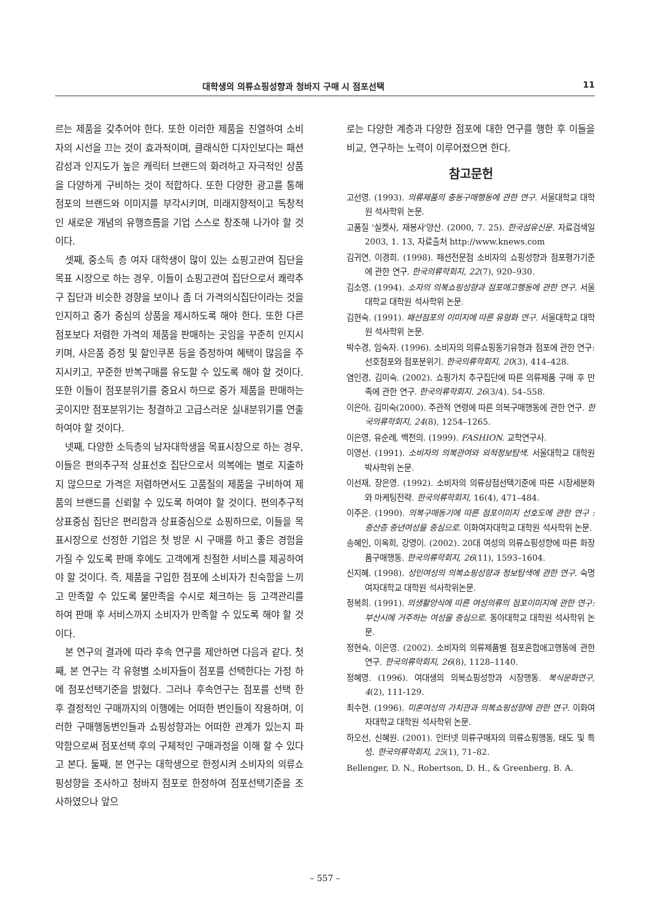대학생의 의류쇼핑성향과 청바지 구매 시 점포선택 11
르는 제품을 갖추어야 한다. 또한 이러한 제품을 진열하여 소비자의 시선을 끄는 것이 효과적이며, 클래식한 디자인보다는 패션감성과 인지도가 높은 캐릭터 브랜드의 화려하고 자극적인 상품을 다양하게 구비하는 것이 적합하다. 또한 다양한 광고를 통해 점포의 브랜드와 이미지를 부각시키며, 미래지향적이고 독창적인 새로운 개념의 유행흐름을 기업 스스로 창조해 나가야 할 것이다.
셋째, 중소득 층 여자 대학생이 많이 있는 쇼핑고관여 집단을 목표 시장으로 하는 경우, 이들이 쇼핑고관여 집단으로서 쾌락추구 집단과 비슷한 경향을 보이나 좀 더 가격의식집단이라는 것을 인지하고 중가 중심의 상품을 제시하도록 해야 한다. 또한 다른 점포보다 저렴한 가격의 제품을 판매하는 곳임을 꾸준히 인지시키며, 사은품 증정 및 할인쿠폰 등을 증정하여 혜택이 많음을 주지시키고, 꾸준한 반복구매를 유도할 수 있도록 해야 할 것이다. 또한 이들이 점포분위기를 중요시 하므로 중가 제품을 판매하는 곳이지만 점포분위기는 청결하고 고급스러운 실내분위기를 연출하여야 할 것이다.
넷째, 다양한 소득층의 남자대학생을 목표시장으로 하는 경우, 이들은 편의추구적 상표선호 집단으로서 의복에는 별로 지출하지 않으므로 가격은 저렴하면서도 고품질의 제품을 구비하여 제품의 브랜드를 신뢰할 수 있도록 하여야 할 것이다. 편의추구적 상표중심 집단은 편리함과 상표중심으로 쇼핑하므로, 이들을 목표시장으로 선정한 기업은 첫 방문 시 구매를 하고 좋은 경험을 가질 수 있도록 판매 후에도 고객에게 친절한 서비스를 제공하여야 할 것이다. 즉, 제품을 구입한 점포에 소비자가 친숙함을 느끼고 만족할 수 있도록 불만족을 수시로 체크하는 등 고객관리를 하여 판매 후 서비스까지 소비자가 만족할 수 있도록 해야 할 것이다.
본 연구의 결과에 따라 후속 연구를 제안하면 다음과 같다. 첫째, 본 연구는 각 유형별 소비자들이 점포를 선택한다는 가정 하에 점포선택기준을 밝혔다. 그러나 후속연구는 점포를 선택 한 후 결정적인 구매까지의 이행에는 어떠한 변인들이 작용하며, 이러한 구매행동변인들과 쇼핑성향과는 어떠한 관계가 있는지 파악함으로써 점포선택 후의 구체적인 구매과정을 이해 할 수 있다고 본다. 둘째, 본 연구는 대학생으로 한정시켜 소비자의 의류쇼핑성향을 조사하고 청바지 점포로 한정하여 점포선택기준을 조사하였으나 앞으
로는 다양한 계층과 다양한 점포에 대한 연구를 행한 후 이들을 비교, 연구하는 노력이 이루어졌으면 한다.
참고문헌
고선영. (1993). 의류제품의 충동구매행동에 관한 연구. 서울대학교 대학원 석사학위 논문.
고품질 '실켓사, 재봉사'양산. (2000, 7. 25). 한국섬유신문. 자료검색일 2003, 1. 13, 자료출처 http://www.knews.com
김귀연, 이경희. (1998). 패션전문점 소비자의 쇼핑성향과 점포평가기준에 관한 연구. 한국의류학회지, 22(7), 920–930.
김소영. (1994). 소자의 의복쇼핑성향과 점포애고행동에 관한 연구. 서울대학교 대학원 석사학위 논문.
김현숙. (1991). 패션점포의 이미지에 따른 유형화 연구. 서울대학교 대학원 석사학위 논문.
박수경, 임숙자. (1996). 소비자의 의류쇼핑동기유형과 점포에 관한 연구: 선호점포와 점포분위기. 한국의류학회지, 20(3), 414–428.
염인경, 김미숙. (2002). 쇼핑가치 추구집단에 따른 의류제품 구매 후 만족에 관한 연구. 한국의류학회지. 26(3/4). 54–558.
이은아, 김미숙(2000). 주관적 연령에 따른 의복구매행동에 관한 연구. 한국의류학회지, 24(8), 1254–1265.
이은영, 유순례, 백천의. (1999). FASHION. 교학연구사.
이영선. (1991). 소비자의 의복관여와 외적정보탐색. 서울대학교 대학원 박사학위 논문.
이선재, 장은영. (1992). 소비자의 의류상점선택기준에 따른 시장세분화와 마케팅전략. 한국의류학회지, 16(4), 471–484.
이주은. (1990). 의복구매동기에 따른 점포이미지 선호도에 관한 연구 : 중산층 중년여성을 중심으로. 이화여자대학교 대학원 석사학위 논문.
송혜인, 이옥희, 강영이. (2002). 20대 여성의 의류쇼핑성향에 따른 화장품구매행동. 한국의류학회지, 26(11), 1593–1604.
신지혜. (1998). 성인여성의 의복쇼핑성향과 정보탐색에 관한 연구. 숙명여자대학교 대학원 석사학위논문.
정복희. (1991). 의생활양식에 따른 여성의류의 점포이미지에 관한 연구: 부산시에 거주하는 여성을 중심으로. 동아대학교 대학원 석사학위 논문.
정현숙, 이은영. (2002). 소비자의 의류제품별 점포혼합애고행동에 관한 연구. 한국의류학회지, 26(8), 1128–1140.
정혜영. (1996). 여대생의 의복쇼핑성향과 시장행동. 복식문화연구, 4(2), 111-129.
최수현. (1996). 미혼여성의 가치관과 의복쇼핑성향에 관한 연구. 이화여자대학교 대학원 석사학위 논문.
하오선, 신혜원. (2001). 인터넷 의류구매자의 의류쇼핑행동, 태도 및 특성. 한국의류학회지, 25(1), 71–82.
Bellenger, D. N., Robertson, D. H., & Greenberg. B. A.
– 557 –